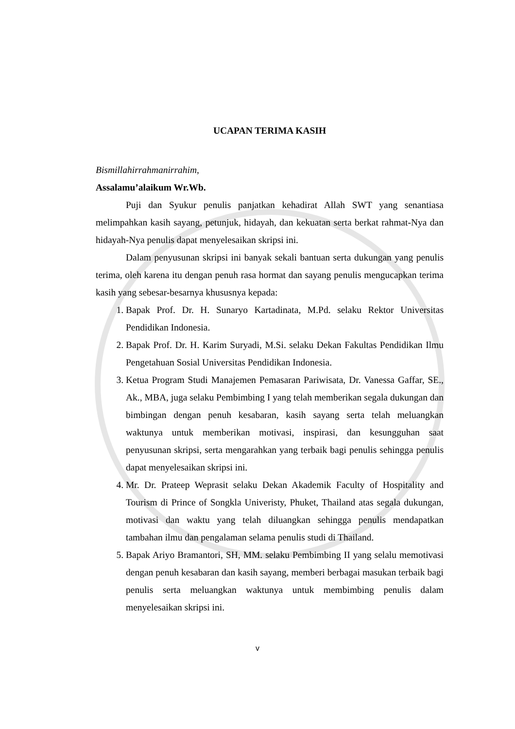UCAPAN TERIMA KASIH
Bismillahirrahmanirrahim,
Assalamu’alaikum Wr.Wb.
Puji dan Syukur penulis panjatkan kehadirat Allah SWT yang senantiasa melimpahkan kasih sayang, petunjuk, hidayah, dan kekuatan serta berkat rahmat-Nya dan hidayah-Nya penulis dapat menyelesaikan skripsi ini.
Dalam penyusunan skripsi ini banyak sekali bantuan serta dukungan yang penulis terima, oleh karena itu dengan penuh rasa hormat dan sayang penulis mengucapkan terima kasih yang sebesar-besarnya khususnya kepada:
1. Bapak Prof. Dr. H. Sunaryo Kartadinata, M.Pd. selaku Rektor Universitas Pendidikan Indonesia.
2. Bapak Prof. Dr. H. Karim Suryadi, M.Si. selaku Dekan Fakultas Pendidikan Ilmu Pengetahuan Sosial Universitas Pendidikan Indonesia.
3. Ketua Program Studi Manajemen Pemasaran Pariwisata, Dr. Vanessa Gaffar, SE., Ak., MBA, juga selaku Pembimbing I yang telah memberikan segala dukungan dan bimbingan dengan penuh kesabaran, kasih sayang serta telah meluangkan waktunya untuk memberikan motivasi, inspirasi, dan kesungguhan saat penyusunan skripsi, serta mengarahkan yang terbaik bagi penulis sehingga penulis dapat menyelesaikan skripsi ini.
4. Mr. Dr. Prateep Weprasit selaku Dekan Akademik Faculty of Hospitality and Tourism di Prince of Songkla Univeristy, Phuket, Thailand atas segala dukungan, motivasi dan waktu yang telah diluangkan sehingga penulis mendapatkan tambahan ilmu dan pengalaman selama penulis studi di Thailand.
5. Bapak Ariyo Bramantori, SH, MM. selaku Pembimbing II yang selalu memotivasi dengan penuh kesabaran dan kasih sayang, memberi berbagai masukan terbaik bagi penulis serta meluangkan waktunya untuk membimbing penulis dalam menyelesaikan skripsi ini.
v